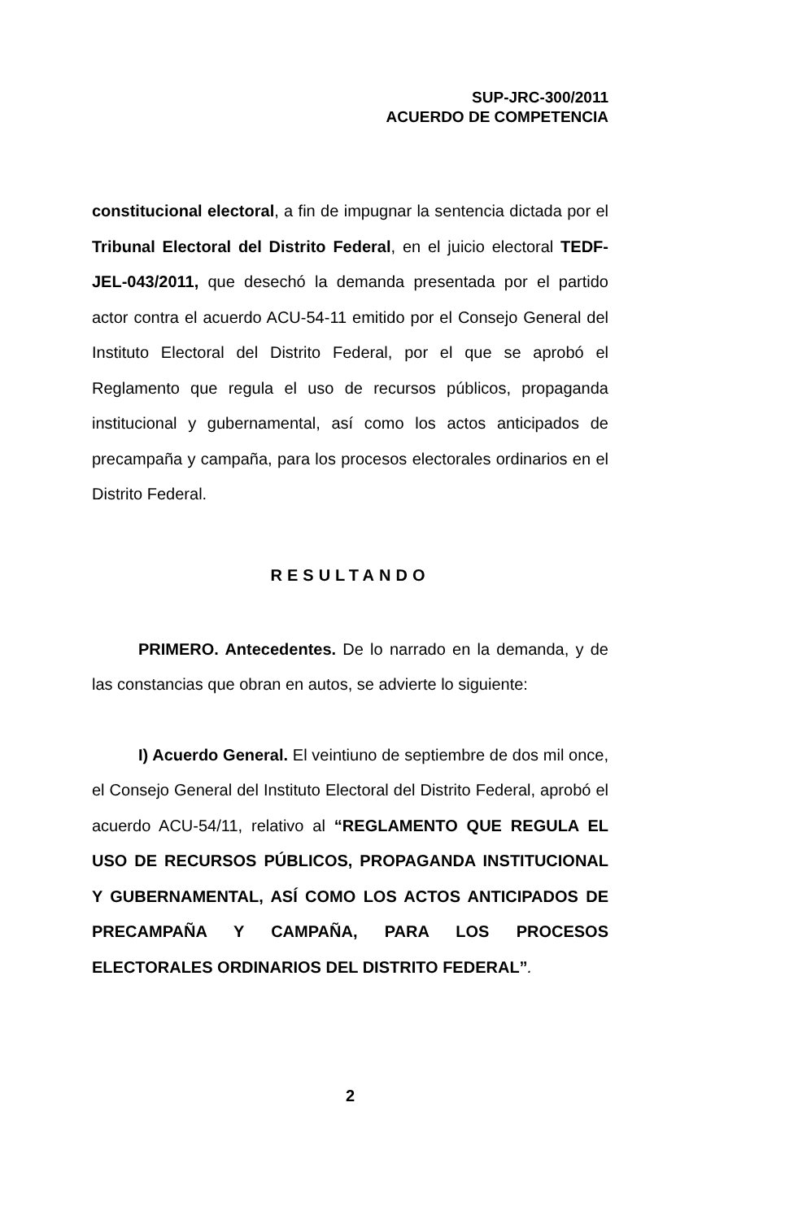SUP-JRC-300/2011
ACUERDO DE COMPETENCIA
constitucional electoral, a fin de impugnar la sentencia dictada por el Tribunal Electoral del Distrito Federal, en el juicio electoral TEDF-JEL-043/2011, que desechó la demanda presentada por el partido actor contra el acuerdo ACU-54-11 emitido por el Consejo General del Instituto Electoral del Distrito Federal, por el que se aprobó el Reglamento que regula el uso de recursos públicos, propaganda institucional y gubernamental, así como los actos anticipados de precampaña y campaña, para los procesos electorales ordinarios en el Distrito Federal.
RESULTANDO
PRIMERO. Antecedentes. De lo narrado en la demanda, y de las constancias que obran en autos, se advierte lo siguiente:
I) Acuerdo General. El veintiuno de septiembre de dos mil once, el Consejo General del Instituto Electoral del Distrito Federal, aprobó el acuerdo ACU-54/11, relativo al “REGLAMENTO QUE REGULA EL USO DE RECURSOS PÚBLICOS, PROPAGANDA INSTITUCIONAL Y GUBERNAMENTAL, ASÍ COMO LOS ACTOS ANTICIPADOS DE PRECAMPAÑA Y CAMPAÑA, PARA LOS PROCESOS ELECTORALES ORDINARIOS DEL DISTRITO FEDERAL”.
2